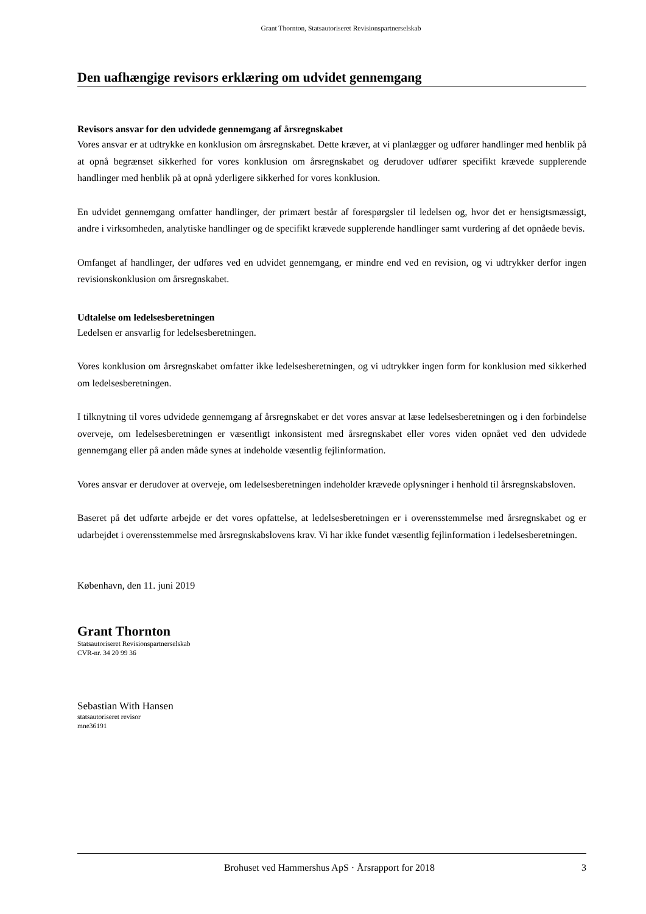Grant Thornton, Statsautoriseret Revisionspartnerselskab
Den uafhængige revisors erklæring om udvidet gennemgang
Revisors ansvar for den udvidede gennemgang af årsregnskabet
Vores ansvar er at udtrykke en konklusion om årsregnskabet. Dette kræver, at vi planlægger og udfører handlinger med henblik på at opnå begrænset sikkerhed for vores konklusion om årsregnskabet og derudover udfører specifikt krævede supplerende handlinger med henblik på at opnå yderligere sikkerhed for vores konklusion.
En udvidet gennemgang omfatter handlinger, der primært består af forespørgsler til ledelsen og, hvor det er hensigtsmæssigt, andre i virksomheden, analytiske handlinger og de specifikt krævede supplerende handlinger samt vurdering af det opnåede bevis.
Omfanget af handlinger, der udføres ved en udvidet gennemgang, er mindre end ved en revision, og vi udtrykker derfor ingen revisionskonklusion om årsregnskabet.
Udtalelse om ledelsesberetningen
Ledelsen er ansvarlig for ledelsesberetningen.
Vores konklusion om årsregnskabet omfatter ikke ledelsesberetningen, og vi udtrykker ingen form for konklusion med sikkerhed om ledelsesberetningen.
I tilknytning til vores udvidede gennemgang af årsregnskabet er det vores ansvar at læse ledelsesberetningen og i den forbindelse overveje, om ledelsesberetningen er væsentligt inkonsistent med årsregnskabet eller vores viden opnået ved den udvidede gennemgang eller på anden måde synes at indeholde væsentlig fejlinformation.
Vores ansvar er derudover at overveje, om ledelsesberetningen indeholder krævede oplysninger i henhold til årsregnskabsloven.
Baseret på det udførte arbejde er det vores opfattelse, at ledelsesberetningen er i overensstemmelse med årsregnskabet og er udarbejdet i overensstemmelse med årsregnskabslovens krav. Vi har ikke fundet væsentlig fejlinformation i ledelsesberetningen.
København, den 11. juni 2019
Grant Thornton
Statsautoriseret Revisionspartnerselskab
CVR-nr. 34 20 99 36
Sebastian With Hansen
statsautoriseret revisor
mne36191
Brohuset ved Hammershus ApS · Årsrapport for 2018 3